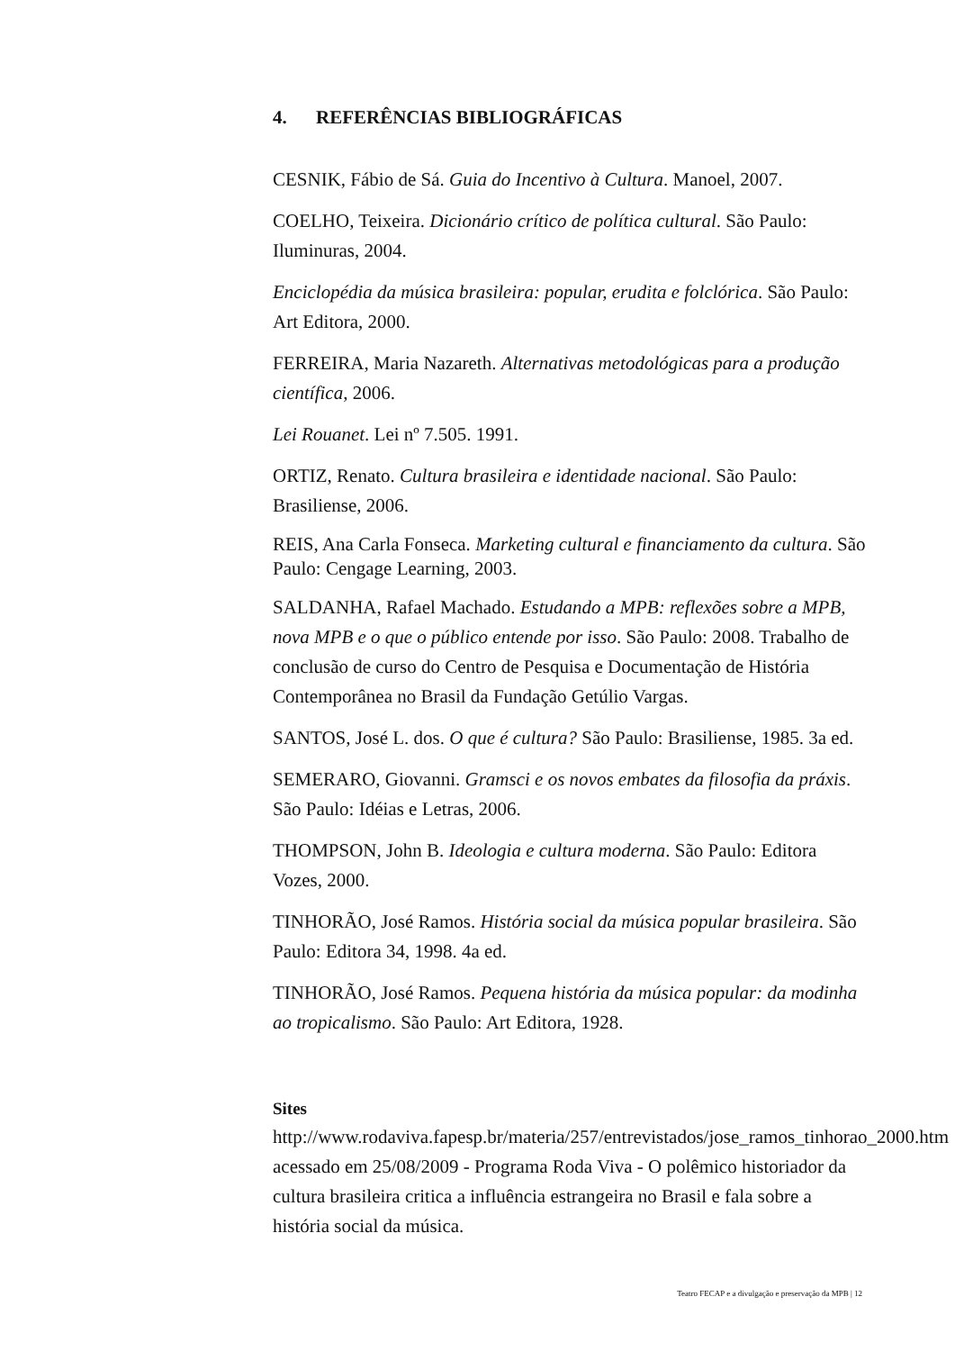4. REFERÊNCIAS BIBLIOGRÁFICAS
CESNIK, Fábio de Sá. Guia do Incentivo à Cultura. Manoel, 2007.
COELHO, Teixeira. Dicionário crítico de política cultural. São Paulo: Iluminuras, 2004.
Enciclopédia da música brasileira: popular, erudita e folclórica. São Paulo: Art Editora, 2000.
FERREIRA, Maria Nazareth. Alternativas metodológicas para a produção científica, 2006.
Lei Rouanet. Lei nº 7.505. 1991.
ORTIZ, Renato. Cultura brasileira e identidade nacional. São Paulo: Brasiliense, 2006.
REIS, Ana Carla Fonseca. Marketing cultural e financiamento da cultura. São Paulo: Cengage Learning, 2003.
SALDANHA, Rafael Machado. Estudando a MPB: reflexões sobre a MPB, nova MPB e o que o público entende por isso. São Paulo: 2008. Trabalho de conclusão de curso do Centro de Pesquisa e Documentação de História Contemporânea no Brasil da Fundação Getúlio Vargas.
SANTOS, José L. dos. O que é cultura? São Paulo: Brasiliense, 1985. 3a ed.
SEMERARO, Giovanni. Gramsci e os novos embates da filosofia da práxis. São Paulo: Idéias e Letras, 2006.
THOMPSON, John B. Ideologia e cultura moderna. São Paulo: Editora Vozes, 2000.
TINHORÃO, José Ramos. História social da música popular brasileira. São Paulo: Editora 34, 1998. 4a ed.
TINHORÃO, José Ramos. Pequena história da música popular: da modinha ao tropicalismo. São Paulo: Art Editora, 1928.
Sites
http://www.rodaviva.fapesp.br/materia/257/entrevistados/jose_ramos_tinhorao_2000.htm acessado em 25/08/2009 - Programa Roda Viva - O polêmico historiador da cultura brasileira critica a influência estrangeira no Brasil e fala sobre a história social da música.
Teatro FECAP e a divulgação e preservação da MPB | 12